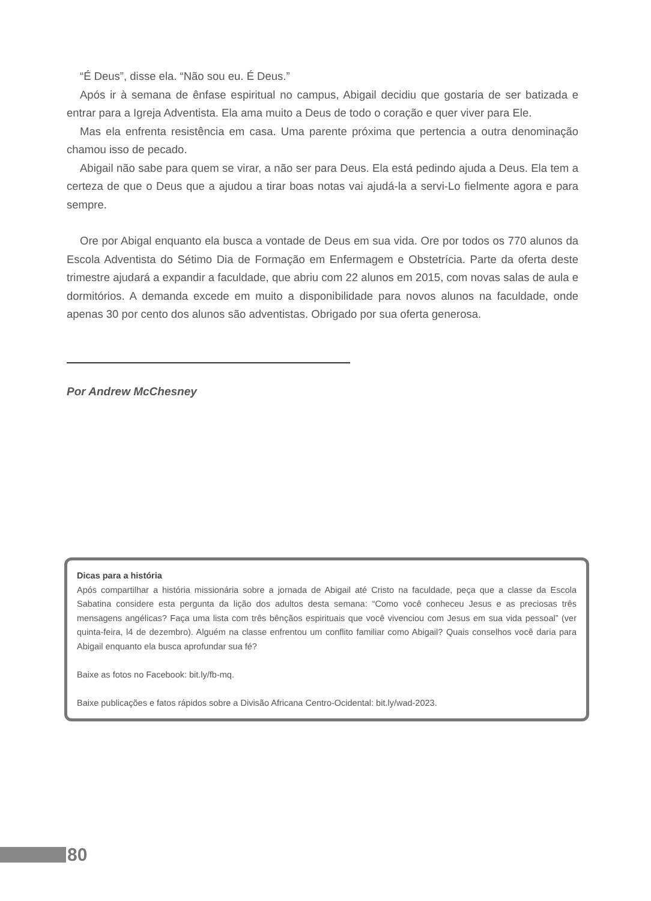“É Deus”, disse ela. “Não sou eu. É Deus.”
Após ir à semana de ênfase espiritual no campus, Abigail decidiu que gostaria de ser batizada e entrar para a Igreja Adventista. Ela ama muito a Deus de todo o coração e quer viver para Ele.
Mas ela enfrenta resistência em casa. Uma parente próxima que pertencia a outra denominação chamou isso de pecado.
Abigail não sabe para quem se virar, a não ser para Deus. Ela está pedindo ajuda a Deus. Ela tem a certeza de que o Deus que a ajudou a tirar boas notas vai ajudá-la a servi-Lo fielmente agora e para sempre.
Ore por Abigal enquanto ela busca a vontade de Deus em sua vida. Ore por todos os 770 alunos da Escola Adventista do Sétimo Dia de Formação em Enfermagem e Obstetrícia. Parte da oferta deste trimestre ajudará a expandir a faculdade, que abriu com 22 alunos em 2015, com novas salas de aula e dormitórios. A demanda excede em muito a disponibilidade para novos alunos na faculdade, onde apenas 30 por cento dos alunos são adventistas. Obrigado por sua oferta generosa.
Por Andrew McChesney
Dicas para a história
Após compartilhar a história missionária sobre a jornada de Abigail até Cristo na faculdade, peça que a classe da Escola Sabatina considere esta pergunta da lição dos adultos desta semana: “Como você conheceu Jesus e as preciosas três mensagens angélicas? Faça uma lista com três bênçãos espirituais que você vivenciou com Jesus em sua vida pessoal” (ver quinta-feira, l4 de dezembro). Alguém na classe enfrentou um conflito familiar como Abigail? Quais conselhos você daria para Abigail enquanto ela busca aprofundar sua fé?
Baixe as fotos no Facebook: bit.ly/fb-mq.
Baixe publicações e fatos rápidos sobre a Divisão Africana Centro-Ocidental: bit.ly/wad-2023.
80